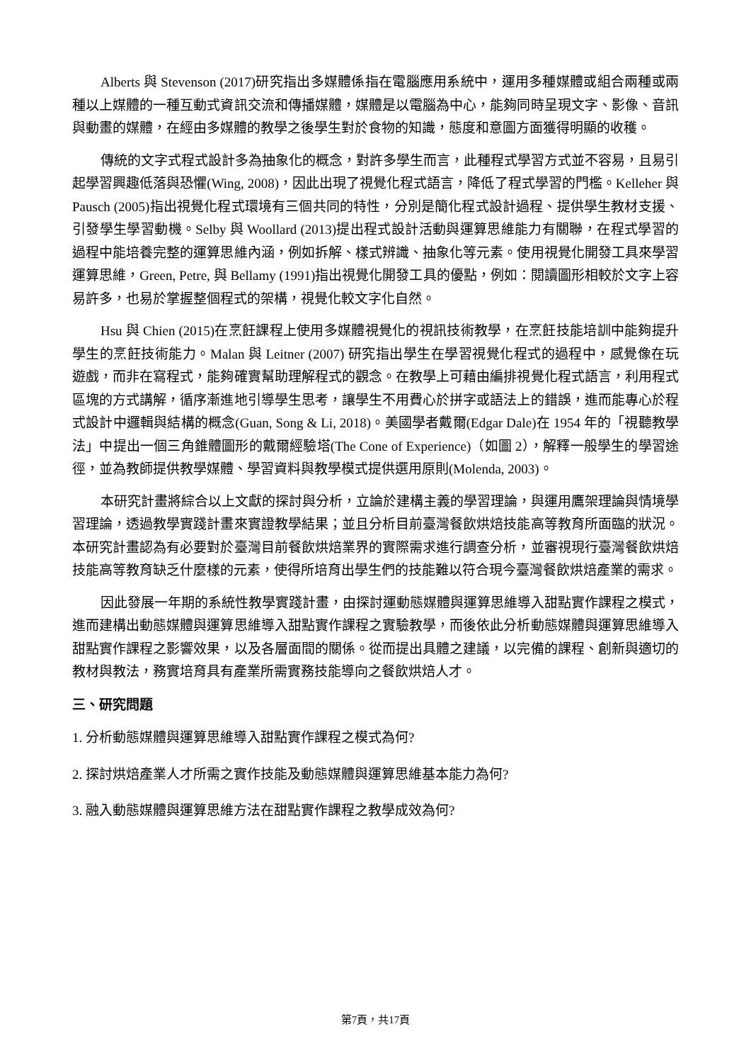Alberts 與 Stevenson (2017)研究指出多媒體係指在電腦應用系統中，運用多種媒體或組合兩種或兩種以上媒體的一種互動式資訊交流和傳播媒體，媒體是以電腦為中心，能夠同時呈現文字、影像、音訊與動畫的媒體，在經由多媒體的教學之後學生對於食物的知識，態度和意圖方面獲得明顯的收穫。
傳統的文字式程式設計多為抽象化的概念，對許多學生而言，此種程式學習方式並不容易，且易引起學習興趣低落與恐懼(Wing, 2008)，因此出現了視覺化程式語言，降低了程式學習的門檻。Kelleher 與 Pausch (2005)指出視覺化程式環境有三個共同的特性，分別是簡化程式設計過程、提供學生教材支援、引發學生學習動機。Selby 與 Woollard (2013)提出程式設計活動與運算思維能力有關聯，在程式學習的過程中能培養完整的運算思維內涵，例如拆解、樣式辨識、抽象化等元素。使用視覺化開發工具來學習運算思維，Green, Petre, 與 Bellamy (1991)指出視覺化開發工具的優點，例如：閱讀圖形相較於文字上容易許多，也易於掌握整個程式的架構，視覺化較文字化自然。
Hsu 與 Chien (2015)在烹飪課程上使用多媒體視覺化的視訊技術教學，在烹飪技能培訓中能夠提升學生的烹飪技術能力。Malan 與 Leitner (2007) 研究指出學生在學習視覺化程式的過程中，感覺像在玩遊戲，而非在寫程式，能夠確實幫助理解程式的觀念。在教學上可藉由編排視覺化程式語言，利用程式區塊的方式講解，循序漸進地引導學生思考，讓學生不用費心於拼字或語法上的錯誤，進而能專心於程式設計中邏輯與結構的概念(Guan, Song & Li, 2018)。美國學者戴爾(Edgar Dale)在 1954 年的「視聽教學法」中提出一個三角錐體圖形的戴爾經驗塔(The Cone of Experience)（如圖 2），解釋一般學生的學習途徑，並為教師提供教學媒體、學習資料與教學模式提供選用原則(Molenda, 2003)。
本研究計畫將綜合以上文獻的探討與分析，立論於建構主義的學習理論，與運用鷹架理論與情境學習理論，透過教學實踐計畫來實證教學結果；並且分析目前臺灣餐飲烘焙技能高等教育所面臨的狀況。本研究計畫認為有必要對於臺灣目前餐飲烘焙業界的實際需求進行調查分析，並審視現行臺灣餐飲烘焙技能高等教育缺乏什麼樣的元素，使得所培育出學生們的技能難以符合現今臺灣餐飲烘焙產業的需求。
因此發展一年期的系統性教學實踐計畫，由探討運動態媒體與運算思維導入甜點實作課程之模式，進而建構出動態媒體與運算思維導入甜點實作課程之實驗教學，而後依此分析動態媒體與運算思維導入甜點實作課程之影響效果，以及各層面間的關係。從而提出具體之建議，以完備的課程、創新與適切的教材與教法，務實培育具有產業所需實務技能導向之餐飲烘焙人才。
三、研究問題
1. 分析動態媒體與運算思維導入甜點實作課程之模式為何?
2. 探討烘焙產業人才所需之實作技能及動態媒體與運算思維基本能力為何?
3. 融入動態媒體與運算思維方法在甜點實作課程之教學成效為何?
第7頁，共17頁